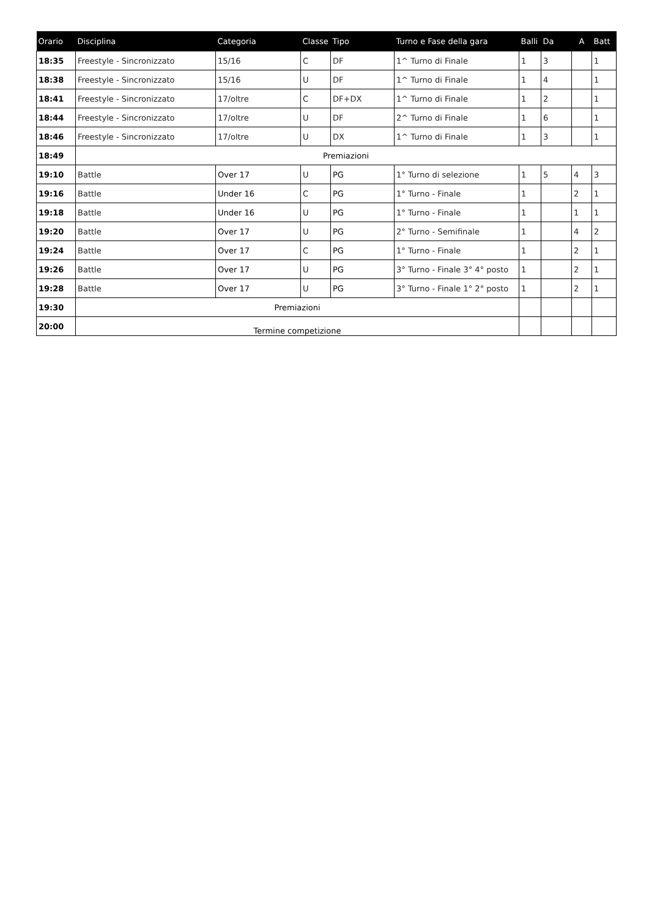| Orario | Disciplina | Categoria | Classe | Tipo | Turno e Fase della gara | Balli | Da | A | Batt |
| --- | --- | --- | --- | --- | --- | --- | --- | --- | --- |
| 18:35 | Freestyle - Sincronizzato | 15/16 | C | DF | 1^ Turno di Finale | 1 | 3 | | 1 |
| 18:38 | Freestyle - Sincronizzato | 15/16 | U | DF | 1^ Turno di Finale | 1 | 4 | | 1 |
| 18:41 | Freestyle - Sincronizzato | 17/oltre | C | DF+DX | 1^ Turno di Finale | 1 | 2 | | 1 |
| 18:44 | Freestyle - Sincronizzato | 17/oltre | U | DF | 2^ Turno di Finale | 1 | 6 | | 1 |
| 18:46 | Freestyle - Sincronizzato | 17/oltre | U | DX | 1^ Turno di Finale | 1 | 3 | | 1 |
| 18:49 | Premiazioni | | | | | | | | |
| 19:10 | Battle | Over 17 | U | PG | 1° Turno di selezione | 1 | 5 | 4 | 3 |
| 19:16 | Battle | Under 16 | C | PG | 1° Turno - Finale | 1 | | 2 | 1 |
| 19:18 | Battle | Under 16 | U | PG | 1° Turno - Finale | 1 | | 1 | 1 |
| 19:20 | Battle | Over 17 | U | PG | 2° Turno - Semifinale | 1 | | 4 | 2 |
| 19:24 | Battle | Over 17 | C | PG | 1° Turno - Finale | 1 | | 2 | 1 |
| 19:26 | Battle | Over 17 | U | PG | 3° Turno - Finale 3° 4° posto | 1 | | 2 | 1 |
| 19:28 | Battle | Over 17 | U | PG | 3° Turno - Finale 1° 2° posto | 1 | | 2 | 1 |
| 19:30 | Premiazioni | | | | | | | | |
| 20:00 | Termine competizione | | | | | | | | |